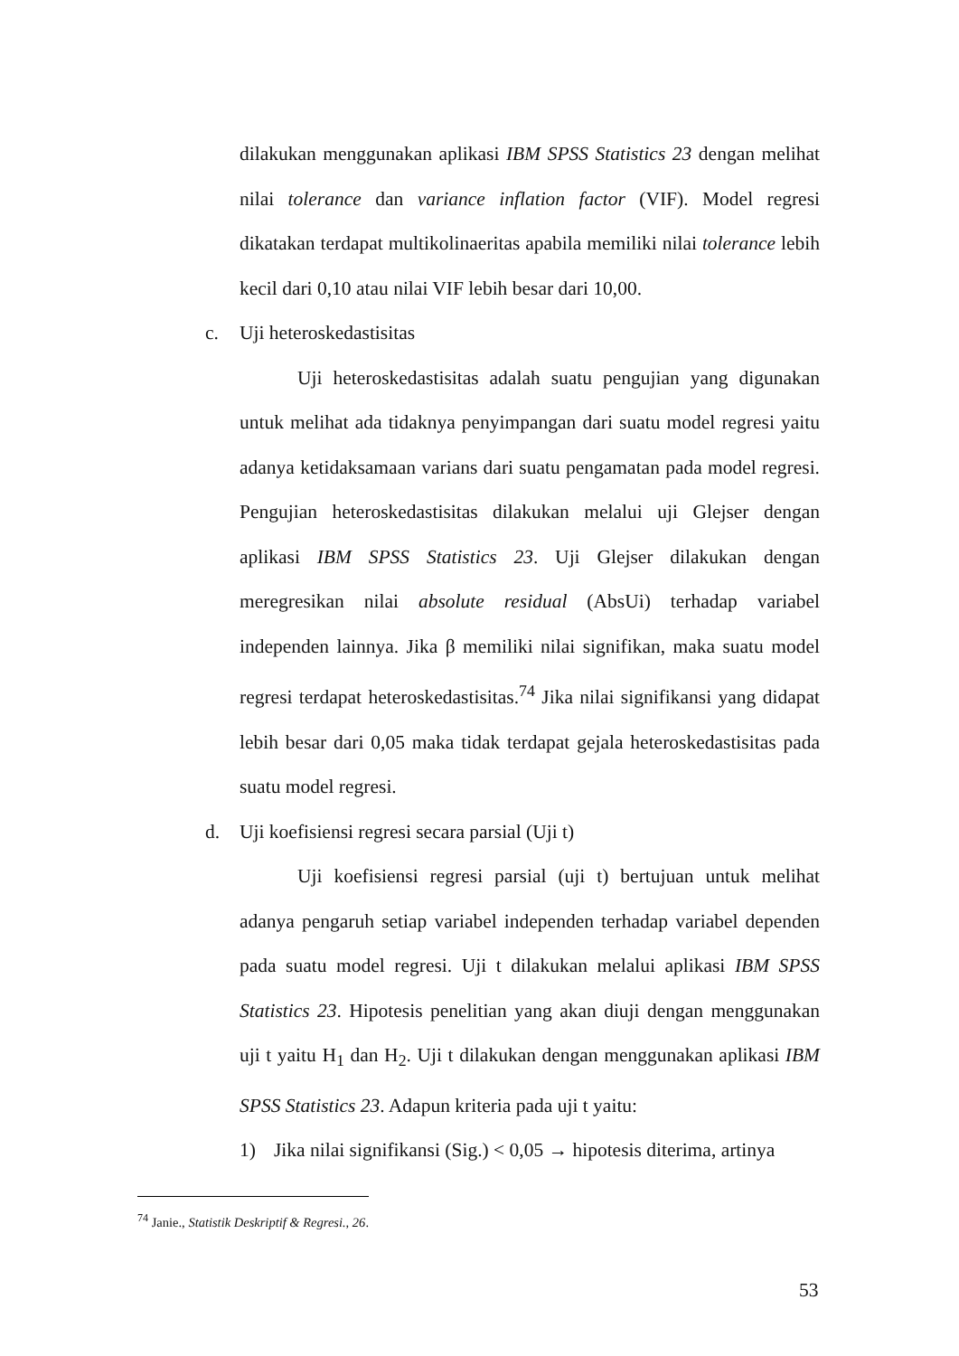dilakukan menggunakan aplikasi IBM SPSS Statistics 23 dengan melihat nilai tolerance dan variance inflation factor (VIF). Model regresi dikatakan terdapat multikolinaeritas apabila memiliki nilai tolerance lebih kecil dari 0,10 atau nilai VIF lebih besar dari 10,00.
c. Uji heteroskedastisitas
Uji heteroskedastisitas adalah suatu pengujian yang digunakan untuk melihat ada tidaknya penyimpangan dari suatu model regresi yaitu adanya ketidaksamaan varians dari suatu pengamatan pada model regresi. Pengujian heteroskedastisitas dilakukan melalui uji Glejser dengan aplikasi IBM SPSS Statistics 23. Uji Glejser dilakukan dengan meregresikan nilai absolute residual (AbsUi) terhadap variabel independen lainnya. Jika β memiliki nilai signifikan, maka suatu model regresi terdapat heteroskedastisitas.<sup>74</sup> Jika nilai signifikansi yang didapat lebih besar dari 0,05 maka tidak terdapat gejala heteroskedastisitas pada suatu model regresi.
d. Uji koefisiensi regresi secara parsial (Uji t)
Uji koefisiensi regresi parsial (uji t) bertujuan untuk melihat adanya pengaruh setiap variabel independen terhadap variabel dependen pada suatu model regresi. Uji t dilakukan melalui aplikasi IBM SPSS Statistics 23. Hipotesis penelitian yang akan diuji dengan menggunakan uji t yaitu H<sub>1</sub> dan H<sub>2</sub>. Uji t dilakukan dengan menggunakan aplikasi IBM SPSS Statistics 23. Adapun kriteria pada uji t yaitu:
1) Jika nilai signifikansi (Sig.) < 0,05 → hipotesis diterima, artinya
<sup>74</sup> Janie., Statistik Deskriptif & Regresi., 26.
53